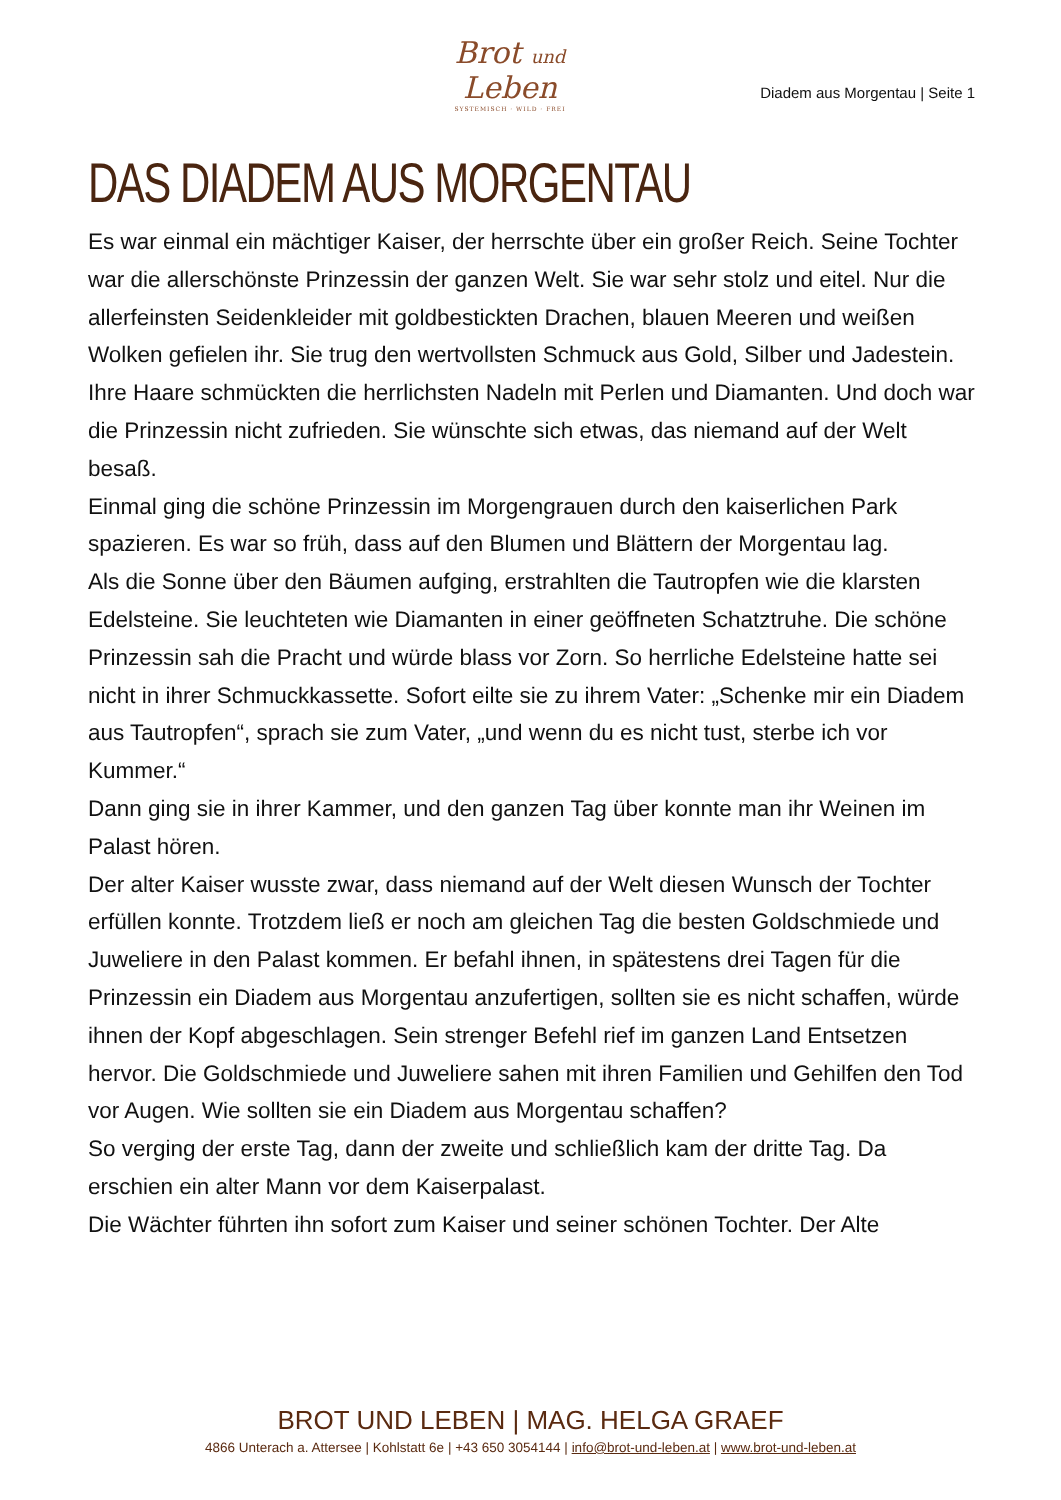Brot und Leben
SYSTEMISCH · WILD · FREI
Diadem aus Morgentau | Seite 1
DAS DIADEM AUS MORGENTAU
Es war einmal ein mächtiger Kaiser, der herrschte über ein großer Reich. Seine Tochter war die allerschönste Prinzessin der ganzen Welt. Sie war sehr stolz und eitel. Nur die allerfeinsten Seidenkleider mit goldbestickten Drachen, blauen Meeren und weißen Wolken gefielen ihr. Sie trug den wertvollsten Schmuck aus Gold, Silber und Jadestein. Ihre Haare schmückten die herrlichsten Nadeln mit Perlen und Diamanten. Und doch war die Prinzessin nicht zufrieden. Sie wünschte sich etwas, das niemand auf der Welt besaß.
Einmal ging die schöne Prinzessin im Morgengrauen durch den kaiserlichen Park spazieren. Es war so früh, dass auf den Blumen und Blättern der Morgentau lag.
Als die Sonne über den Bäumen aufging, erstrahlten die Tautropfen wie die klarsten Edelsteine. Sie leuchteten wie Diamanten in einer geöffneten Schatztruhe. Die schöne Prinzessin sah die Pracht und würde blass vor Zorn. So herrliche Edelsteine hatte sei nicht in ihrer Schmuckkassette. Sofort eilte sie zu ihrem Vater: „Schenke mir ein Diadem aus Tautropfen“, sprach sie zum Vater, „und wenn du es nicht tust, sterbe ich vor Kummer.“
Dann ging sie in ihrer Kammer, und den ganzen Tag über konnte man ihr Weinen im Palast hören.
Der alter Kaiser wusste zwar, dass niemand auf der Welt diesen Wunsch der Tochter erfüllen konnte. Trotzdem ließ er noch am gleichen Tag die besten Goldschmiede und Juweliere in den Palast kommen. Er befahl ihnen, in spätestens drei Tagen für die Prinzessin ein Diadem aus Morgentau anzufertigen, sollten sie es nicht schaffen, würde ihnen der Kopf abgeschlagen. Sein strenger Befehl rief im ganzen Land Entsetzen hervor. Die Goldschmiede und Juweliere sahen mit ihren Familien und Gehilfen den Tod vor Augen. Wie sollten sie ein Diadem aus Morgentau schaffen?
So verging der erste Tag, dann der zweite und schließlich kam der dritte Tag. Da erschien ein alter Mann vor dem Kaiserpalast.
Die Wächter führten ihn sofort zum Kaiser und seiner schönen Tochter. Der Alte
BROT UND LEBEN | MAG. HELGA GRAEF
4866 Unterach a. Attersee | Kohlstatt 6e | +43 650 3054144 | info@brot-und-leben.at | www.brot-und-leben.at